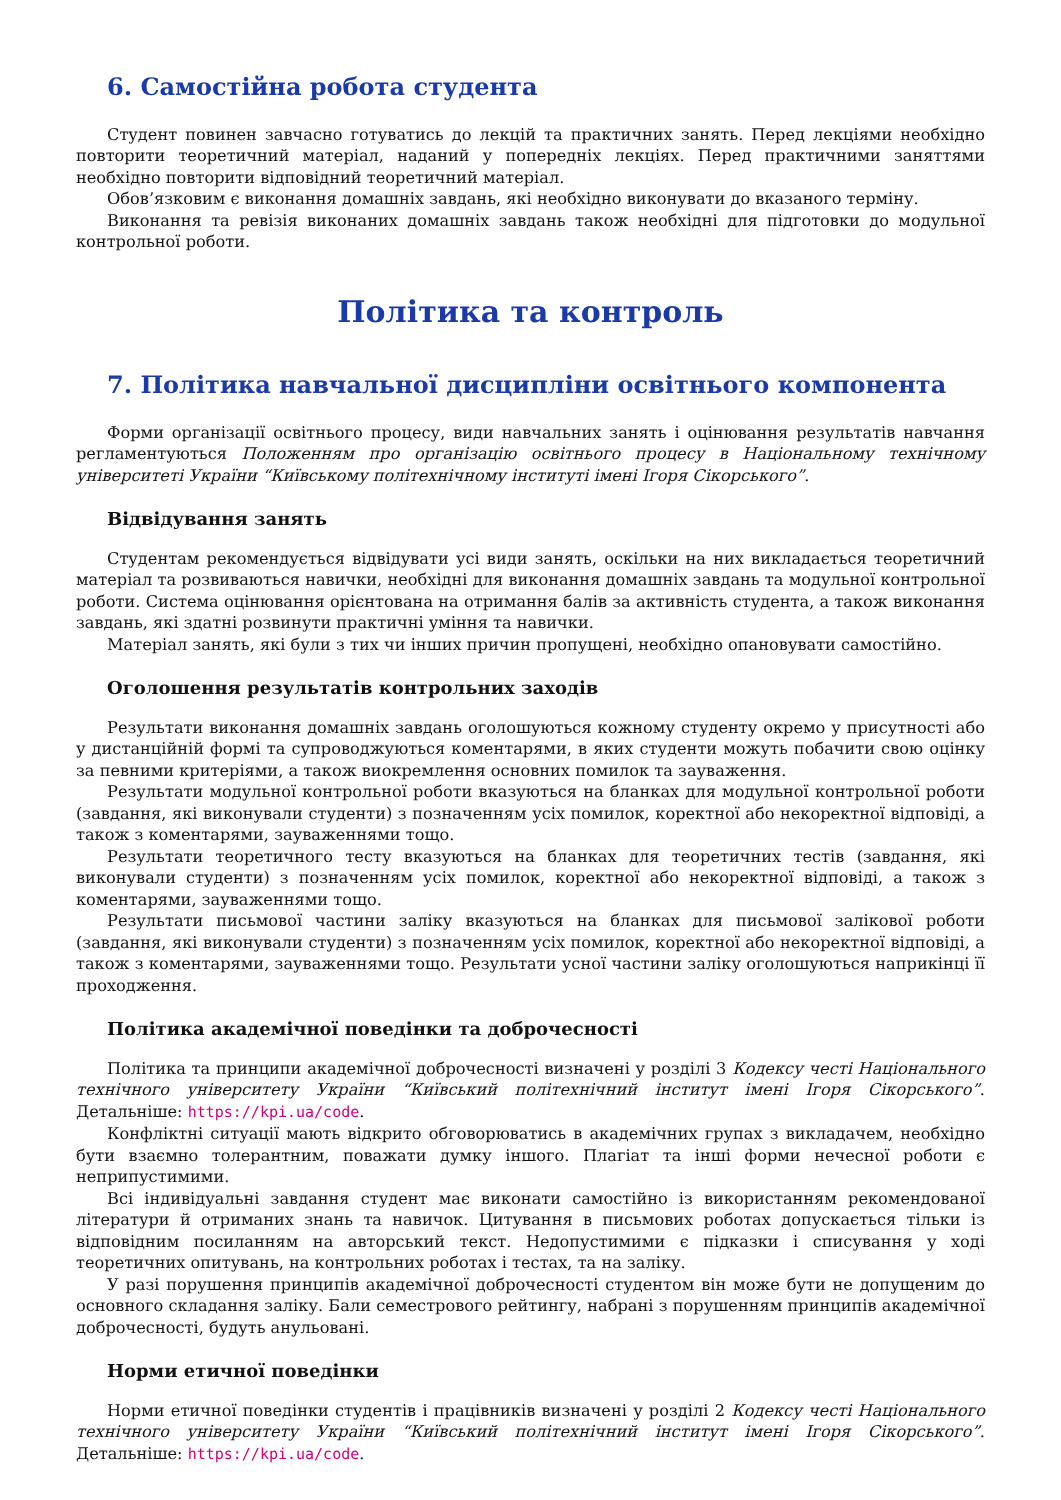6. Самостійна робота студента
Студент повинен завчасно готуватись до лекцій та практичних занять. Перед лекціями необхідно повторити теоретичний матеріал, наданий у попередніх лекціях. Перед практичними заняттями необхідно повторити відповідний теоретичний матеріал.
Обов’язковим є виконання домашніх завдань, які необхідно виконувати до вказаного терміну.
Виконання та ревізія виконаних домашніх завдань також необхідні для підготовки до модульної контрольної роботи.
Політика та контроль
7. Політика навчальної дисципліни освітнього компонента
Форми організації освітнього процесу, види навчальних занять і оцінювання результатів навчання регламентуються Положенням про організацію освітнього процесу в Національному технічному університеті України “Київському політехнічному інституті імені Ігоря Сікорського”.
Відвідування занять
Студентам рекомендується відвідувати усі види занять, оскільки на них викладається теоретичний матеріал та розвиваються навички, необхідні для виконання домашніх завдань та модульної контрольної роботи. Система оцінювання орієнтована на отримання балів за активність студента, а також виконання завдань, які здатні розвинути практичні уміння та навички.
Матеріал занять, які були з тих чи інших причин пропущені, необхідно опановувати самостійно.
Оголошення результатів контрольних заходів
Результати виконання домашніх завдань оголошуються кожному студенту окремо у присутності або у дистанційній формі та супроводжуються коментарями, в яких студенти можуть побачити свою оцінку за певними критеріями, а також виокремлення основних помилок та зауваження.
Результати модульної контрольної роботи вказуються на бланках для модульної контрольної роботи (завдання, які виконували студенти) з позначенням усіх помилок, коректної або некоректної відповіді, а також з коментарями, зауваженнями тощо.
Результати теоретичного тесту вказуються на бланках для теоретичних тестів (завдання, які виконували студенти) з позначенням усіх помилок, коректної або некоректної відповіді, а також з коментарями, зауваженнями тощо.
Результати письмової частини заліку вказуються на бланках для письмової залікової роботи (завдання, які виконували студенти) з позначенням усіх помилок, коректної або некоректної відповіді, а також з коментарями, зауваженнями тощо. Результати усної частини заліку оголошуються наприкінці її проходження.
Політика академічної поведінки та доброчесності
Політика та принципи академічної доброчесності визначені у розділі 3 Кодексу честі Національного технічного університету України “Київський політехнічний інститут імені Ігоря Сікорського”. Детальніше: https://kpi.ua/code.
Конфліктні ситуації мають відкрито обговорюватись в академічних групах з викладачем, необхідно бути взаємно толерантним, поважати думку іншого. Плагіат та інші форми нечесної роботи є неприпустимими.
Всі індивідуальні завдання студент має виконати самостійно із використанням рекомендованої літератури й отриманих знань та навичок. Цитування в письмових роботах допускається тільки із відповідним посиланням на авторський текст. Недопустимими є підказки і списування у ході теоретичних опитувань, на контрольних роботах і тестах, та на заліку.
У разі порушення принципів академічної доброчесності студентом він може бути не допущеним до основного складання заліку. Бали семестрового рейтингу, набрані з порушенням принципів академічної доброчесності, будуть анульовані.
Норми етичної поведінки
Норми етичної поведінки студентів і працівників визначені у розділі 2 Кодексу честі Національного технічного університету України “Київський політехнічний інститут імені Ігоря Сікорського”. Детальніше: https://kpi.ua/code.